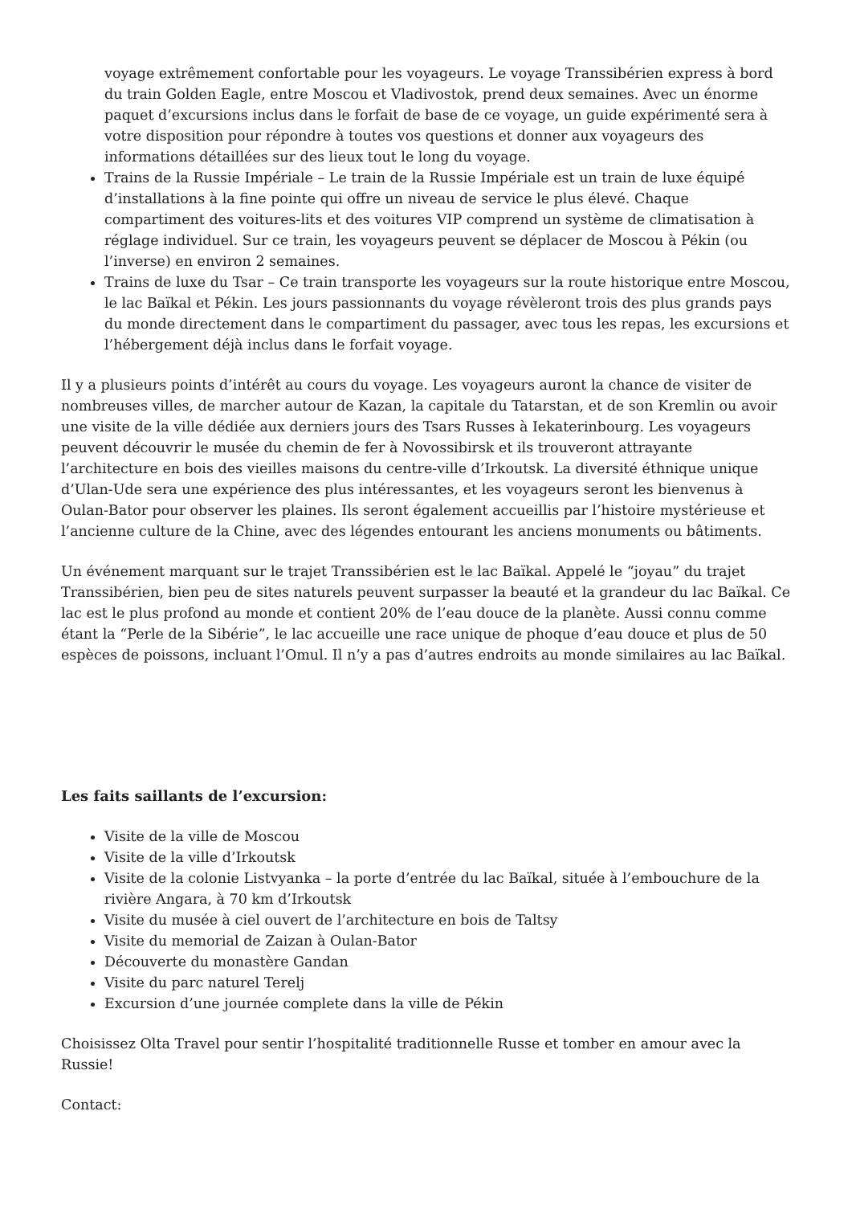voyage extrêmement confortable pour les voyageurs. Le voyage Transsibérien express à bord du train Golden Eagle, entre Moscou et Vladivostok, prend deux semaines. Avec un énorme paquet d’excursions inclus dans le forfait de base de ce voyage, un guide expérimenté sera à votre disposition pour répondre à toutes vos questions et donner aux voyageurs des informations détaillées sur des lieux tout le long du voyage.
Trains de la Russie Impériale – Le train de la Russie Impériale est un train de luxe équipé d’installations à la fine pointe qui offre un niveau de service le plus élevé. Chaque compartiment des voitures-lits et des voitures VIP comprend un système de climatisation à réglage individuel. Sur ce train, les voyageurs peuvent se déplacer de Moscou à Pékin (ou l’inverse) en environ 2 semaines.
Trains de luxe du Tsar – Ce train transporte les voyageurs sur la route historique entre Moscou, le lac Baïkal et Pékin. Les jours passionnants du voyage révèleront trois des plus grands pays du monde directement dans le compartiment du passager, avec tous les repas, les excursions et l’hébergement déjà inclus dans le forfait voyage.
Il y a plusieurs points d’intérêt au cours du voyage. Les voyageurs auront la chance de visiter de nombreuses villes, de marcher autour de Kazan, la capitale du Tatarstan, et de son Kremlin ou avoir une visite de la ville dédiée aux derniers jours des Tsars Russes à Iekaterinbourg. Les voyageurs peuvent découvrir le musée du chemin de fer à Novossibirsk et ils trouveront attrayante l’architecture en bois des vieilles maisons du centre-ville d’Irkoutsk. La diversité éthnique unique d’Ulan-Ude sera une expérience des plus intéressantes, et les voyageurs seront les bienvenus à Oulan-Bator pour observer les plaines. Ils seront également accueillis par l’histoire mystérieuse et l’ancienne culture de la Chine, avec des légendes entourant les anciens monuments ou bâtiments.
Un événement marquant sur le trajet Transsibérien est le lac Baïkal. Appelé le “joyau” du trajet Transsibérien, bien peu de sites naturels peuvent surpasser la beauté et la grandeur du lac Baïkal. Ce lac est le plus profond au monde et contient 20% de l’eau douce de la planète. Aussi connu comme étant la “Perle de la Sibérie”, le lac accueille une race unique de phoque d’eau douce et plus de 50 espèces de poissons, incluant l’Omul. Il n’y a pas d’autres endroits au monde similaires au lac Baïkal.
Les faits saillants de l’excursion:
Visite de la ville de Moscou
Visite de la ville d’Irkoutsk
Visite de la colonie Listvyanka – la porte d’entrée du lac Baïkal, située à l’embouchure de la rivière Angara, à 70 km d’Irkoutsk
Visite du musée à ciel ouvert de l’architecture en bois de Taltsy
Visite du memorial de Zaizan à Oulan-Bator
Découverte du monastère Gandan
Visite du parc naturel Terelj
Excursion d’une journée complete dans la ville de Pékin
Choisissez Olta Travel pour sentir l’hospitalité traditionnelle Russe et tomber en amour avec la Russie!
Contact: